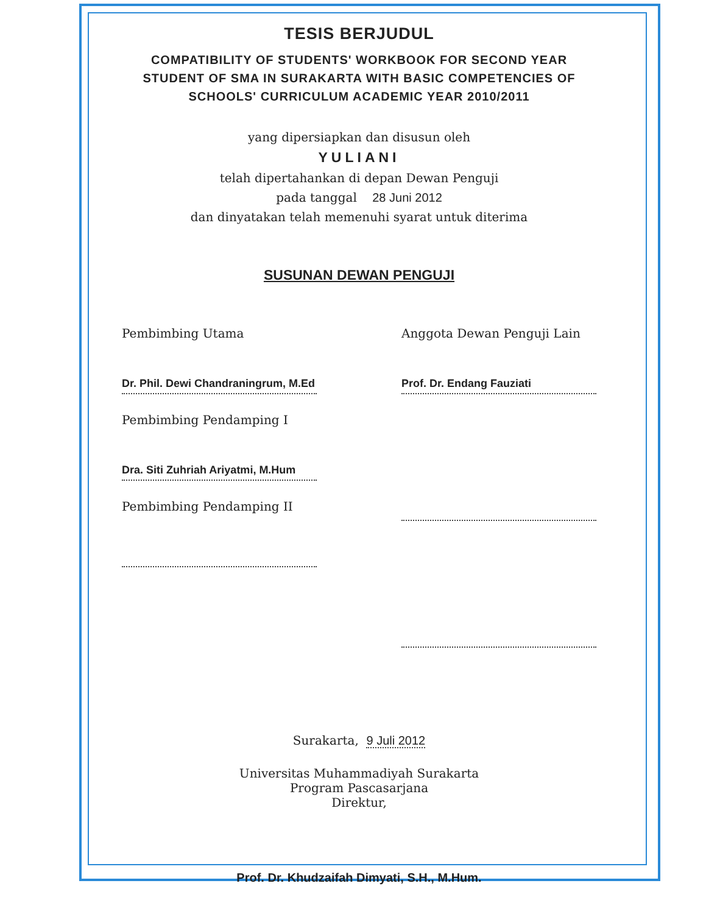TESIS BERJUDUL
COMPATIBILITY OF STUDENTS' WORKBOOK FOR SECOND YEAR STUDENT OF SMA IN SURAKARTA WITH BASIC COMPETENCIES OF SCHOOLS' CURRICULUM ACADEMIC YEAR 2010/2011
yang dipersiapkan dan disusun oleh
YULIANI
telah dipertahankan di depan Dewan Penguji
pada tanggal 28 Juni 2012
dan dinyatakan telah memenuhi syarat untuk diterima
SUSUNAN DEWAN PENGUJI
Pembimbing Utama
Dr. Phil. Dewi Chandraningrum, M.Ed
Pembimbing Pendamping I
Dra. Siti Zuhriah Ariyatmi, M.Hum
Pembimbing Pendamping II
Anggota Dewan Penguji Lain
Prof. Dr. Endang Fauziati
Surakarta, 9 Juli 2012
Universitas Muhammadiyah Surakarta
Program Pascasarjana
Direktur,
Prof. Dr. Khudzaifah Dimyati, S.H., M.Hum.